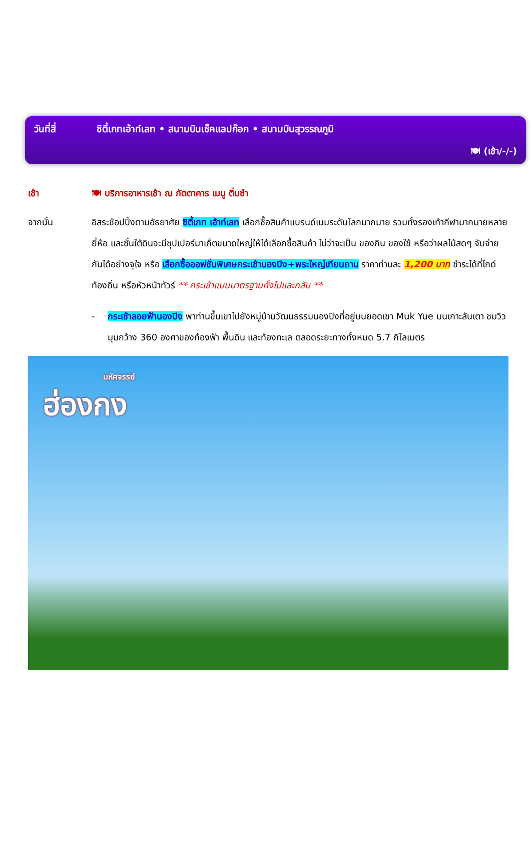วันที่สี่ ซิตี้เกทเอ้าท์เลท • สนามบินเช็คแลปก๊อก • สนามบินสุวรรณภูมิ
🍽 (เช้า/-/-)
เช้า 🍽 บริการอาหารเช้า ณ ภัตตาคาร เมนู ติ่มซำ
จากนั้น อิสระช้อปปิ้งตามอัธยาศัย ซิตี้เกท เอ้าท์เลท เลือกซื้อสินค้าแบรนด์เนมระดับโลกมากมาย รวมทั้งรองเท้ากีฬามากมายหลายยี่ห้อ และชั้นใต้ดินจะมีซุปเปอร์มาเก็ตขนาดใหญ่ให้ได้เลือกซื้อสินค้า ไม่ว่าจะเป็น ของกิน ของใช้ หรือว่าผลไม้สดๆ จับจ่ายกันได้อย่างจุใจ หรือ เลือกซื้อออฟชั่นพิเศษกระเช้านองปิง+พระใหญ่เทียนถาน ราคาท่านละ 1,200 บาท ชำระได้ที่ไกด์ท้องถิ่น หรือหัวหน้าทัวร์ ** กระเช้าแบบมาตรฐานทั้งไปและกลับ **
- กระเช้าลอยฟ้านองปิง พาท่านขึ้นเขาไปยังหมู่บ้านวัฒนธรรมนองปิงที่อยู่บนยอดเขา Muk Yue บนเกาะลันเตา ชมวิวมุมกว้าง 360 องศาของท้องฟ้า พื้นดิน และท้องทะเล ตลอดระยะทางทั้งหมด 5.7 กิโลเมตร
มหัศจรรย์
ฮ่องกง